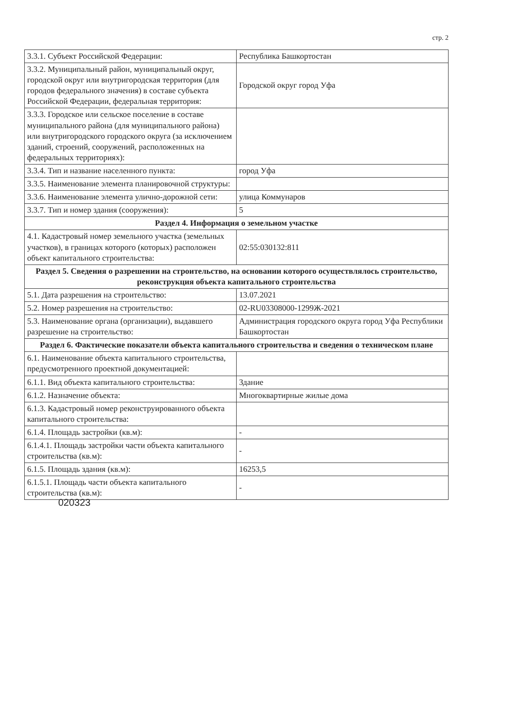стр. 2
| 3.3.1. Субъект Российской Федерации: | Республика Башкортостан |
| 3.3.2. Муниципальный район, муниципальный округ, городской округ или внутригородская территория (для городов федерального значения) в составе субъекта Российской Федерации, федеральная территория: | Городской округ город Уфа |
| 3.3.3. Городское или сельское поселение в составе муниципального района (для муниципального района) или внутригородского городского округа (за исключением зданий, строений, сооружений, расположенных на федеральных территориях): | |
| 3.3.4. Тип и название населенного пункта: | город Уфа |
| 3.3.5. Наименование элемента планировочной структуры: | |
| 3.3.6. Наименование элемента улично-дорожной сети: | улица Коммунаров |
| 3.3.7. Тип и номер здания (сооружения): | 5 |
| Раздел 4. Информация о земельном участке | |
| 4.1. Кадастровый номер земельного участка (земельных участков), в границах которого (которых) расположен объект капитального строительства: | 02:55:030132:811 |
| Раздел 5. Сведения о разрешении на строительство, на основании которого осуществлялось строительство, реконструкция объекта капитального строительства | |
| 5.1. Дата разрешения на строительство: | 13.07.2021 |
| 5.2. Номер разрешения на строительство: | 02-RU03308000-1299Ж-2021 |
| 5.3. Наименование органа (организации), выдавшего разрешение на строительство: | Администрация городского округа город Уфа Республики Башкортостан |
| Раздел 6. Фактические показатели объекта капитального строительства и сведения о техническом плане | |
| 6.1. Наименование объекта капитального строительства, предусмотренного проектной документацией: | |
| 6.1.1. Вид объекта капитального строительства: | Здание |
| 6.1.2. Назначение объекта: | Многоквартирные жилые дома |
| 6.1.3. Кадастровый номер реконструированного объекта капитального строительства: | |
| 6.1.4. Площадь застройки (кв.м): | - |
| 6.1.4.1. Площадь застройки части объекта капитального строительства (кв.м): | - |
| 6.1.5. Площадь здания (кв.м): | 16253,5 |
| 6.1.5.1. Площадь части объекта капитального строительства (кв.м): | - |
020323